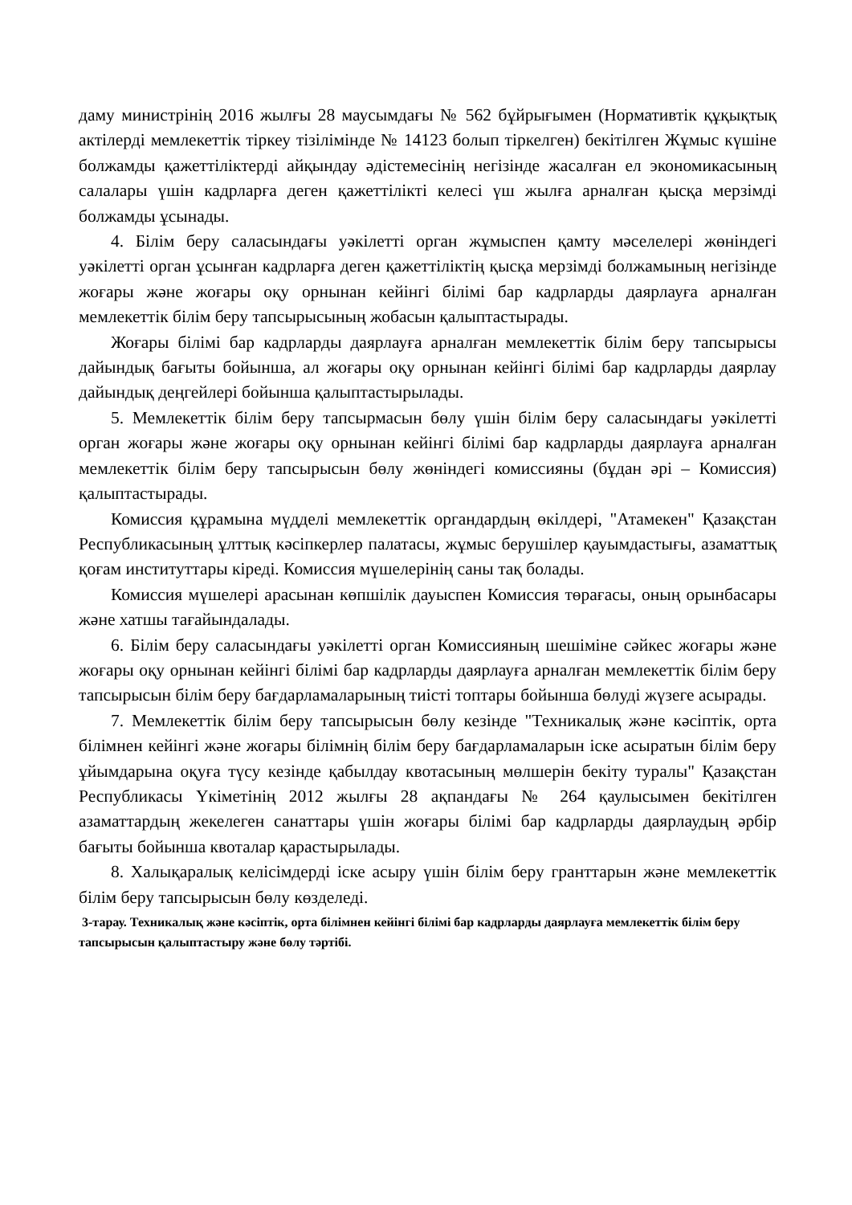даму министрінің 2016 жылғы 28 маусымдағы № 562 бұйрығымен (Нормативтік құқықтық актілерді мемлекеттік тіркеу тізілімінде № 14123 болып тіркелген) бекітілген Жұмыс күшіне болжамды қажеттіліктерді айқындау әдістемесінің негізінде жасалған ел экономикасының салалары үшін кадрларға деген қажеттілікті келесі үш жылға арналған қысқа мерзімді болжамды ұсынады.
4. Білім беру саласындағы уәкілетті орган жұмыспен қамту мәселелері жөніндегі уәкілетті орган ұсынған кадрларға деген қажеттіліктің қысқа мерзімді болжамының негізінде жоғары және жоғары оқу орнынан кейінгі білімі бар кадрларды даярлауға арналған мемлекеттік білім беру тапсырысының жобасын қалыптастырады.
Жоғары білімі бар кадрларды даярлауға арналған мемлекеттік білім беру тапсырысы дайындық бағыты бойынша, ал жоғары оқу орнынан кейінгі білімі бар кадрларды даярлау дайындық деңгейлері бойынша қалыптастырылады.
5. Мемлекеттік білім беру тапсырмасын бөлу үшін білім беру саласындағы уәкілетті орган жоғары және жоғары оқу орнынан кейінгі білімі бар кадрларды даярлауға арналған мемлекеттік білім беру тапсырысын бөлу жөніндегі комиссияны (бұдан әрі – Комиссия) қалыптастырады.
Комиссия құрамына мүдделі мемлекеттік органдардың өкілдері, "Атамекен" Қазақстан Республикасының ұлттық кәсіпкерлер палатасы, жұмыс берушілер қауымдастығы, азаматтық қоғам институттары кіреді. Комиссия мүшелерінің саны тақ болады.
Комиссия мүшелері арасынан көпшілік дауыспен Комиссия төрағасы, оның орынбасары және хатшы тағайындалады.
6. Білім беру саласындағы уәкілетті орган Комиссияның шешіміне сәйкес жоғары және жоғары оқу орнынан кейінгі білімі бар кадрларды даярлауға арналған мемлекеттік білім беру тапсырысын білім беру бағдарламаларының тиісті топтары бойынша бөлуді жүзеге асырады.
7. Мемлекеттік білім беру тапсырысын бөлу кезінде "Техникалық және кәсіптік, орта білімнен кейінгі және жоғары білімнің білім беру бағдарламаларын іске асыратын білім беру ұйымдарына оқуға түсу кезінде қабылдау квотасының мөлшерін бекіту туралы" Қазақстан Республикасы Үкіметінің 2012 жылғы 28 ақпандағы № 264 қаулысымен бекітілген азаматтардың жекелеген санаттары үшін жоғары білімі бар кадрларды даярлаудың әрбір бағыты бойынша квоталар қарастырылады.
8. Халықаралық келісімдерді іске асыру үшін білім беру гранттарын және мемлекеттік білім беру тапсырысын бөлу көзделеді.
3-тарау. Техникалық және кәсіптік, орта білімнен кейінгі білімі бар кадрларды даярлауға мемлекеттік білім беру тапсырысын қалыптастыру және бөлу тәртібі.